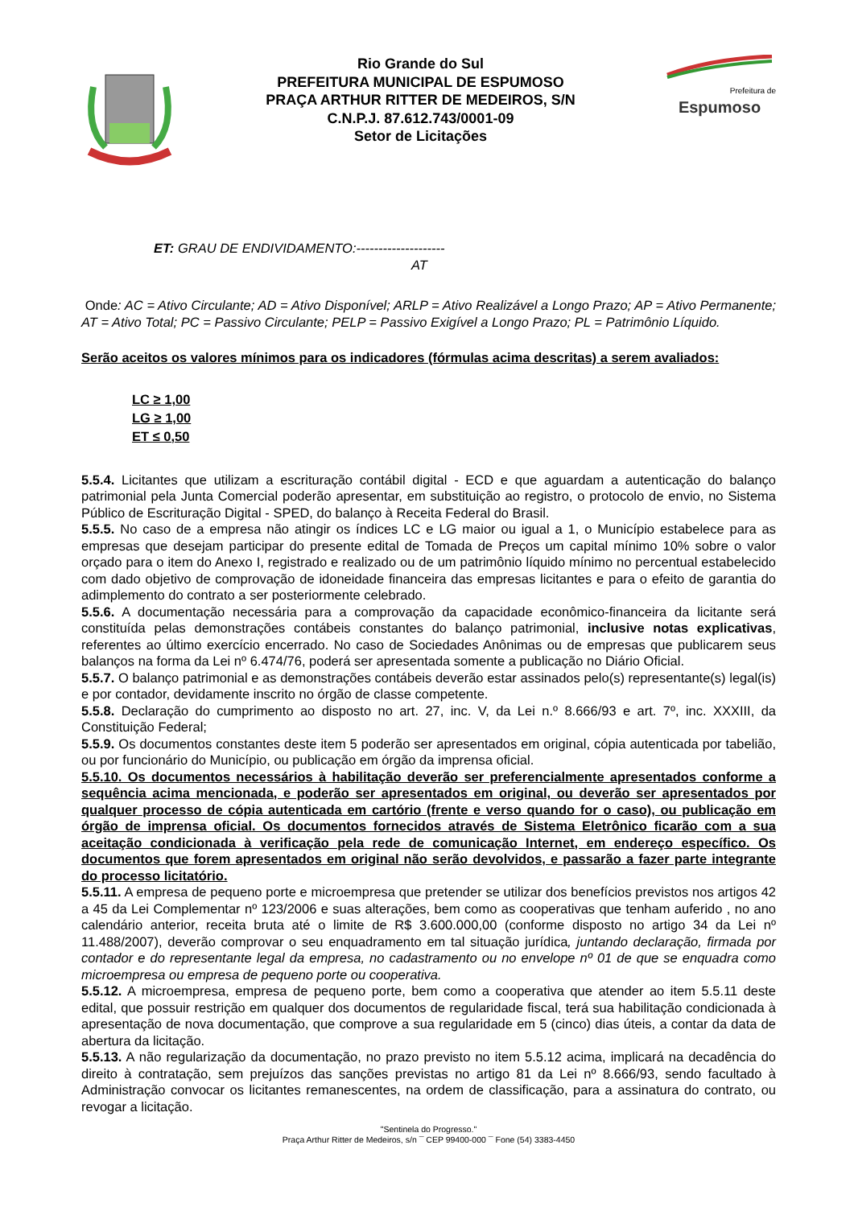Rio Grande do Sul
PREFEITURA MUNICIPAL DE ESPUMOSO
PRAÇA ARTHUR RITTER DE MEDEIROS, S/N
C.N.P.J. 87.612.743/0001-09
Setor de Licitações
Prefeitura de
Espumoso
ET: GRAU DE ENDIVIDAMENTO:--------------------
AT
Onde: AC = Ativo Circulante; AD = Ativo Disponível; ARLP = Ativo Realizável a Longo Prazo; AP = Ativo Permanente; AT = Ativo Total; PC = Passivo Circulante; PELP = Passivo Exigível a Longo Prazo; PL = Patrimônio Líquido.
Serão aceitos os valores mínimos para os indicadores (fórmulas acima descritas) a serem avaliados:
LC ≥ 1,00
LG ≥ 1,00
ET ≤ 0,50
5.5.4. Licitantes que utilizam a escrituração contábil digital - ECD e que aguardam a autenticação do balanço patrimonial pela Junta Comercial poderão apresentar, em substituição ao registro, o protocolo de envio, no Sistema Público de Escrituração Digital - SPED, do balanço à Receita Federal do Brasil.
5.5.5. No caso de a empresa não atingir os índices LC e LG maior ou igual a 1, o Município estabelece para as empresas que desejam participar do presente edital de Tomada de Preços um capital mínimo 10% sobre o valor orçado para o item do Anexo I, registrado e realizado ou de um patrimônio líquido mínimo no percentual estabelecido com dado objetivo de comprovação de idoneidade financeira das empresas licitantes e para o efeito de garantia do adimplemento do contrato a ser posteriormente celebrado.
5.5.6. A documentação necessária para a comprovação da capacidade econômico-financeira da licitante será constituída pelas demonstrações contábeis constantes do balanço patrimonial, inclusive notas explicativas, referentes ao último exercício encerrado. No caso de Sociedades Anônimas ou de empresas que publicarem seus balanços na forma da Lei nº 6.474/76, poderá ser apresentada somente a publicação no Diário Oficial.
5.5.7. O balanço patrimonial e as demonstrações contábeis deverão estar assinados pelo(s) representante(s) legal(is) e por contador, devidamente inscrito no órgão de classe competente.
5.5.8. Declaração do cumprimento ao disposto no art. 27, inc. V, da Lei n.º 8.666/93 e art. 7º, inc. XXXIII, da Constituição Federal;
5.5.9. Os documentos constantes deste item 5 poderão ser apresentados em original, cópia autenticada por tabelião, ou por funcionário do Município, ou publicação em órgão da imprensa oficial.
5.5.10. Os documentos necessários à habilitação deverão ser preferencialmente apresentados conforme a sequência acima mencionada, e poderão ser apresentados em original, ou deverão ser apresentados por qualquer processo de cópia autenticada em cartório (frente e verso quando for o caso), ou publicação em órgão de imprensa oficial. Os documentos fornecidos através de Sistema Eletrônico ficarão com a sua aceitação condicionada à verificação pela rede de comunicação Internet, em endereço específico. Os documentos que forem apresentados em original não serão devolvidos, e passarão a fazer parte integrante do processo licitatório.
5.5.11. A empresa de pequeno porte e microempresa que pretender se utilizar dos benefícios previstos nos artigos 42 a 45 da Lei Complementar nº 123/2006 e suas alterações, bem como as cooperativas que tenham auferido , no ano calendário anterior, receita bruta até o limite de R$ 3.600.000,00 (conforme disposto no artigo 34 da Lei nº 11.488/2007), deverão comprovar o seu enquadramento em tal situação jurídica, juntando declaração, firmada por contador e do representante legal da empresa, no cadastramento ou no envelope nº 01 de que se enquadra como microempresa ou empresa de pequeno porte ou cooperativa.
5.5.12. A microempresa, empresa de pequeno porte, bem como a cooperativa que atender ao item 5.5.11 deste edital, que possuir restrição em qualquer dos documentos de regularidade fiscal, terá sua habilitação condicionada à apresentação de nova documentação, que comprove a sua regularidade em 5 (cinco) dias úteis, a contar da data de abertura da licitação.
5.5.13. A não regularização da documentação, no prazo previsto no item 5.5.12 acima, implicará na decadência do direito à contratação, sem prejuízos das sanções previstas no artigo 81 da Lei nº 8.666/93, sendo facultado à Administração convocar os licitantes remanescentes, na ordem de classificação, para a assinatura do contrato, ou revogar a licitação.
"Sentinela do Progresso."
Praça Arthur Ritter de Medeiros, s/n ¯ CEP 99400-000 ¯ Fone (54) 3383-4450